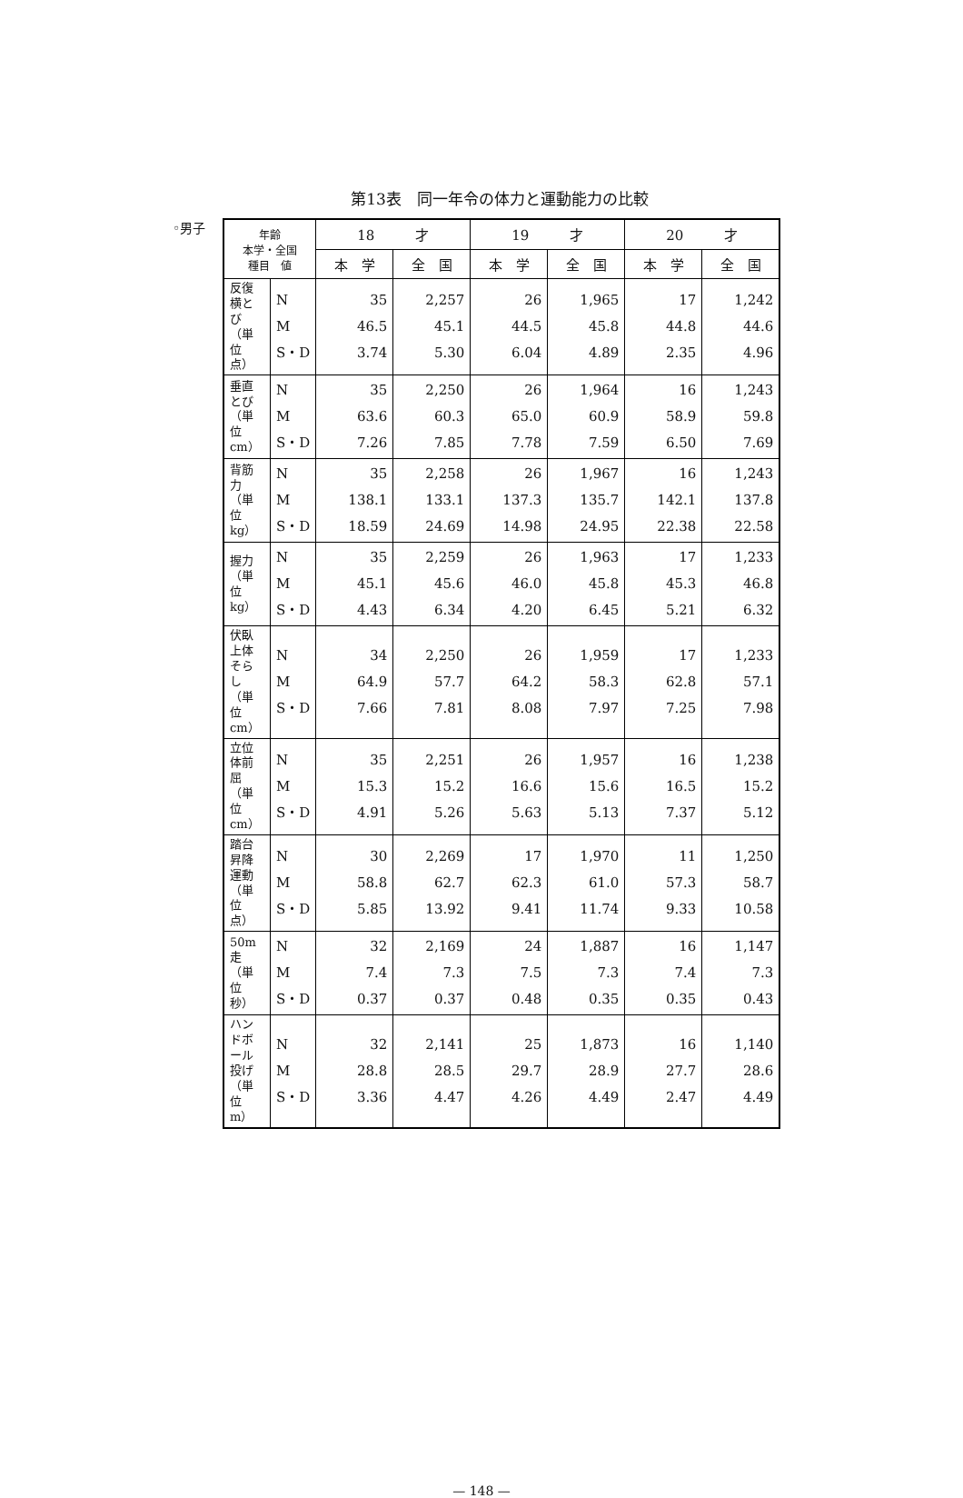第13表　同一年令の体力と運動能力の比較
◦男子
| 年齢 本学・全国 種目 値 | | 18 才 | | 19 才 | | 20 才 | |
| --- | --- | --- | --- | --- | --- | --- | --- |
| | | 本 学 | 全 国 | 本 学 | 全 国 | 本 学 | 全 国 |
| 反復横とび（単位点） | N M S・D | 35 46.5 3.74 | 2,257 45.1 5.30 | 26 44.5 6.04 | 1,965 45.8 4.89 | 17 44.8 2.35 | 1,242 44.6 4.96 |
| 垂直とび（単位cm） | N M S・D | 35 63.6 7.26 | 2,250 60.3 7.85 | 26 65.0 7.78 | 1,964 60.9 7.59 | 16 58.9 6.50 | 1,243 59.8 7.69 |
| 背筋力（単位kg） | N M S・D | 35 138.1 18.59 | 2,258 133.1 24.69 | 26 137.3 14.98 | 1,967 135.7 24.95 | 16 142.1 22.38 | 1,243 137.8 22.58 |
| 握力（単位kg） | N M S・D | 35 45.1 4.43 | 2,259 45.6 6.34 | 26 46.0 4.20 | 1,963 45.8 6.45 | 17 45.3 5.21 | 1,233 46.8 6.32 |
| 伏臥上体そらし（単位cm） | N M S・D | 34 64.9 7.66 | 2,250 57.7 7.81 | 26 64.2 8.08 | 1,959 58.3 7.97 | 17 62.8 7.25 | 1,233 57.1 7.98 |
| 立位体前屈（単位cm） | N M S・D | 35 15.3 4.91 | 2,251 15.2 5.26 | 26 16.6 5.63 | 1,957 15.6 5.13 | 16 16.5 7.37 | 1,238 15.2 5.12 |
| 踏台昇降運動（単位点） | N M S・D | 30 58.8 5.85 | 2,269 62.7 13.92 | 17 62.3 9.41 | 1,970 61.0 11.74 | 11 57.3 9.33 | 1,250 58.7 10.58 |
| 50m走（単位秒） | N M S・D | 32 7.4 0.37 | 2,169 7.3 0.37 | 24 7.5 0.48 | 1,887 7.3 0.35 | 16 7.4 0.35 | 1,147 7.3 0.43 |
| ハンドボール投げ（単位m） | N M S・D | 32 28.8 3.36 | 2,141 28.5 4.47 | 25 29.7 4.26 | 1,873 28.9 4.49 | 16 27.7 2.47 | 1,140 28.6 4.49 |
— 148 —